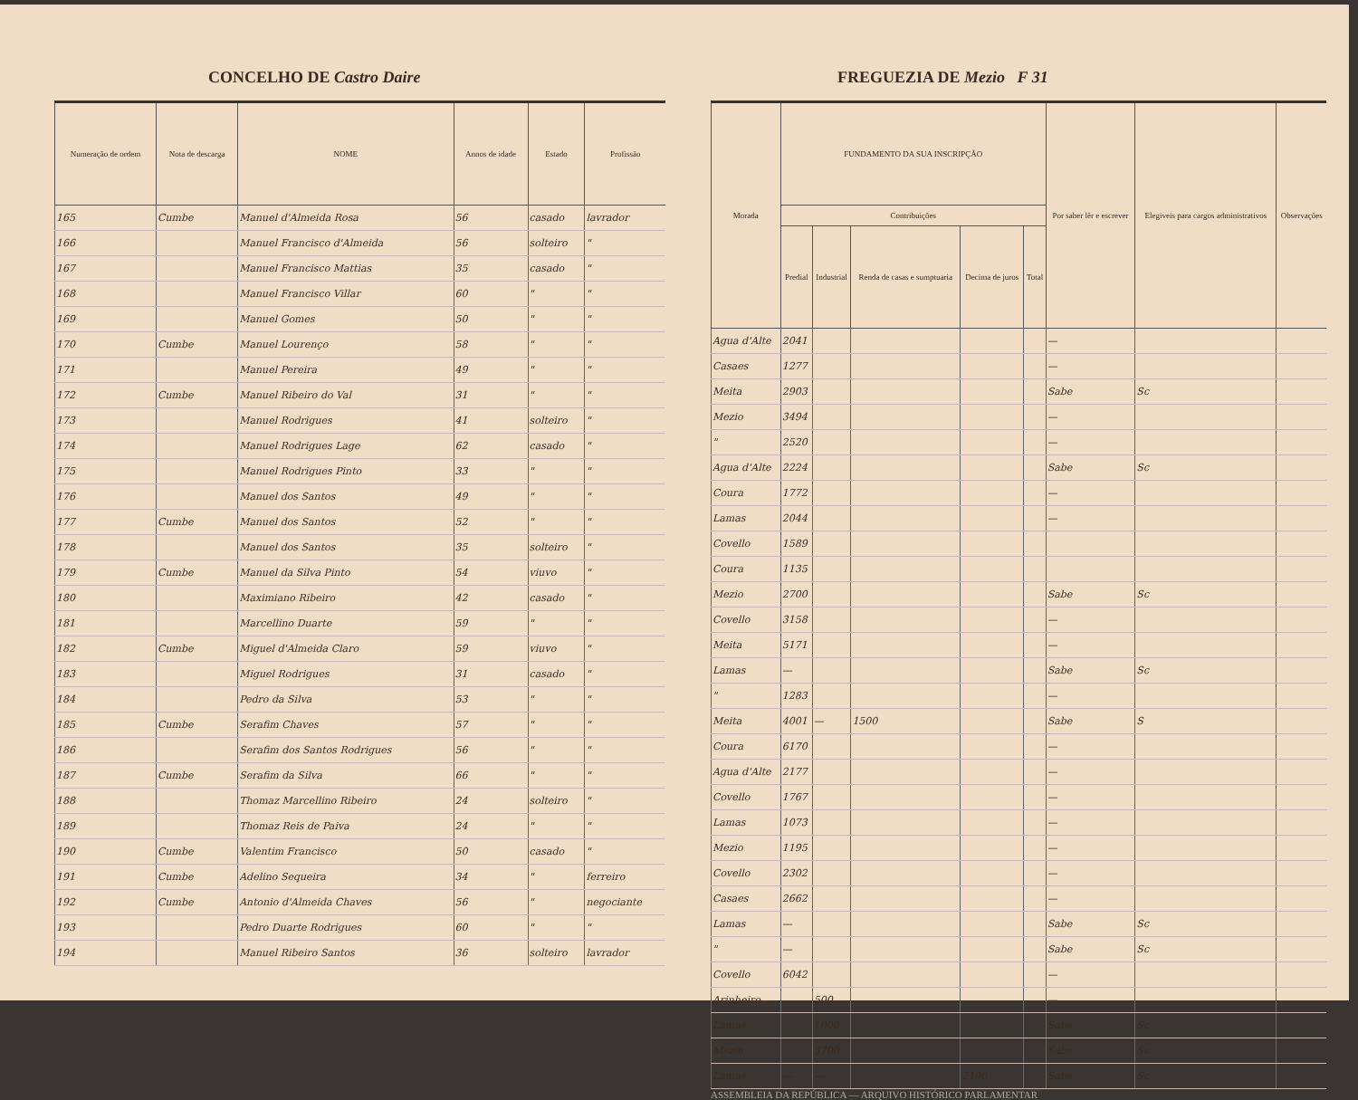CONCELHO DE Castro Daire
| Numeração de ordem | Nota de descarga | NOME | Annos de idade | Estado | Profissão |
| --- | --- | --- | --- | --- | --- |
| 165 | Cumbe | Manuel d'Almeida Rosa | 56 | casado | lavrador |
| 166 | | Manuel Francisco d'Almeida | 56 | solteiro | " |
| 167 | | Manuel Francisco Mattias | 35 | casado | " |
| 168 | | Manuel Francisco Villar | 60 | " | " |
| 169 | | Manuel Gomes | 50 | " | " |
| 170 | Cumbe | Manuel Lourenço | 58 | " | " |
| 171 | | Manuel Pereira | 49 | " | " |
| 172 | Cumbe | Manuel Ribeiro do Val | 31 | " | " |
| 173 | | Manuel Rodrigues | 41 | solteiro | " |
| 174 | | Manuel Rodrigues Lage | 62 | casado | " |
| 175 | | Manuel Rodrigues Pinto | 33 | " | " |
| 176 | | Manuel dos Santos | 49 | " | " |
| 177 | Cumbe | Manuel dos Santos | 52 | " | " |
| 178 | | Manuel dos Santos | 35 | solteiro | " |
| 179 | Cumbe | Manuel da Silva Pinto | 54 | viuvo | " |
| 180 | | Maximiano Ribeiro | 42 | casado | " |
| 181 | | Marcellino Duarte | 59 | " | " |
| 182 | Cumbe | Miguel d'Almeida Claro | 59 | viuvo | " |
| 183 | | Miguel Rodrigues | 31 | casado | " |
| 184 | | Pedro da Silva | 53 | " | " |
| 185 | Cumbe | Serafim Chaves | 57 | " | " |
| 186 | | Serafim dos Santos Rodrigues | 56 | " | " |
| 187 | Cumbe | Serafim da Silva | 66 | " | " |
| 188 | | Thomaz Marcellino Ribeiro | 24 | solteiro | " |
| 189 | | Thomaz Reis de Paiva | 24 | " | " |
| 190 | Cumbe | Valentim Francisco | 50 | casado | " |
| 191 | Cumbe | Adelino Sequeira | 34 | " | ferreiro |
| 192 | Cumbe | Antonio d'Almeida Chaves | 56 | " | negociante |
| 193 | | Pedro Duarte Rodrigues | 60 | " | " |
| 194 | | Manuel Ribeiro Santos | 36 | solteiro | lavrador |
FREGUEZIA DE Mezio F 31
| Morada | FUNDAMENTO DA SUA INSCRIPÇÃO | | | | | Por saber lêr e escrever | Elegiveis para cargos administrativos | Observações |
| --- | --- | --- | --- | --- | --- | --- | --- | --- |
| | Contribuições | | | | | | | |
| | Predial | Industrial | Renda de casas e sumptuaria | Decima de juros | Total | | | |
| Agua d'Alte | 2041 | | | | | — | | |
| Casaes | 1277 | | | | | — | | |
| Meita | 2903 | | | | | Sabe | Sc | |
| Mezio | 3494 | | | | | — | | |
| " | 2520 | | | | | — | | |
| Agua d'Alte | 2224 | | | | | Sabe | Sc | |
| Coura | 1772 | | | | | — | | |
| Lamas | 2044 | | | | | — | | |
| Covello | 1589 | | | | | | | |
| Coura | 1135 | | | | | | | |
| Mezio | 2700 | | | | | Sabe | Sc | |
| Covello | 3158 | | | | | — | | |
| Meita | 5171 | | | | | — | | |
| Lamas | — | | | | | Sabe | Sc | |
| " | 1283 | | | | | — | | |
| Meita | 4001 | — | 1500 | | | Sabe | S | |
| Coura | 6170 | | | | | — | | |
| Agua d'Alte | 2177 | | | | | — | | |
| Covello | 1767 | | | | | — | | |
| Lamas | 1073 | | | | | — | | |
| Mezio | 1195 | | | | | — | | |
| Covello | 2302 | | | | | — | | |
| Casaes | 2662 | | | | | — | | |
| Lamas | — | | | | | Sabe | Sc | |
| " | — | | | | | Sabe | Sc | |
| Covello | 6042 | | | | | — | | |
| Arinheiro | | 500 | | | | — | | |
| Lamas | | 1000 | | | | Sabe | Sc | |
| Mezio | | 3700 | | | | Sabe | Sc | |
| Lamas | — | — | | 2100 | | Sabe | Sc | |
ASSEMBLEIA DA REPÚBLICA — ARQUIVO HISTÓRICO PARLAMENTAR